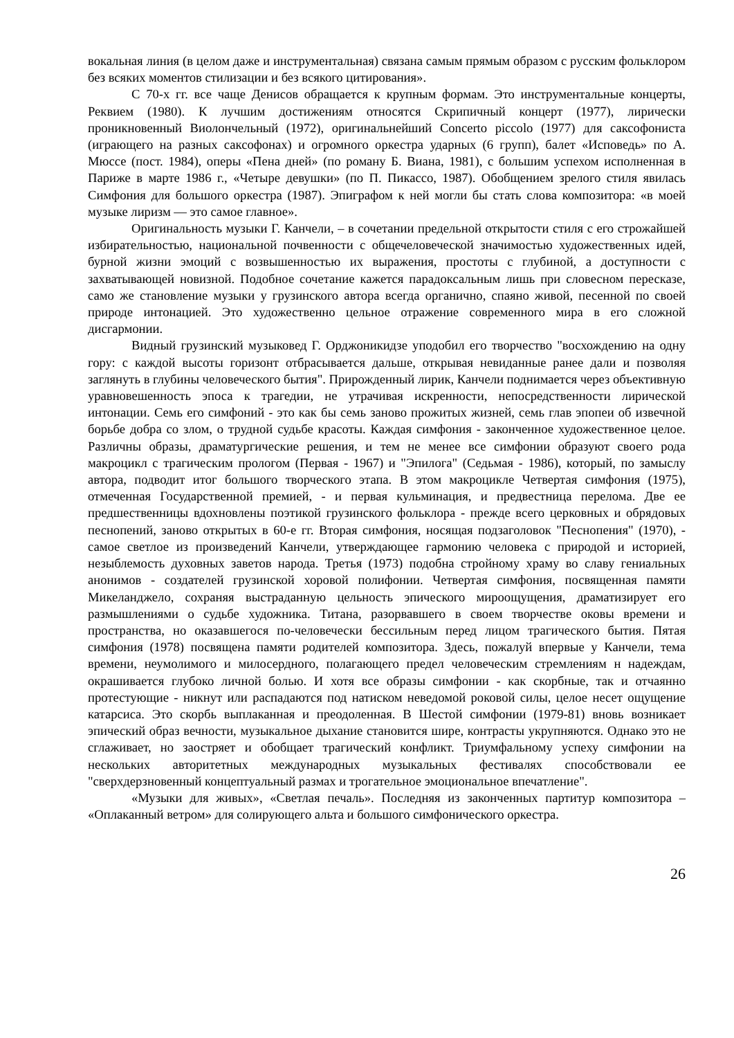вокальная линия (в целом даже и инструментальная) связана самым прямым образом с русским фольклором без всяких моментов стилизации и без всякого цитирования».
С 70-х гг. все чаще Денисов обращается к крупным формам. Это инструментальные концерты, Реквием (1980). К лучшим достижениям относятся Скрипичный концерт (1977), лирически проникновенный Виолончельный (1972), оригинальнейший Concerto piccolo (1977) для саксофониста (играющего на разных саксофонах) и огромного оркестра ударных (6 групп), балет «Исповедь» по А. Мюссе (пост. 1984), оперы «Пена дней» (по роману Б. Виана, 1981), с большим успехом исполненная в Париже в марте 1986 г., «Четыре девушки» (по П. Пикассо, 1987). Обобщением зрелого стиля явилась Симфония для большого оркестра (1987). Эпиграфом к ней могли бы стать слова композитора: «в моей музыке лиризм — это самое главное».
Оригинальность музыки Г. Канчели, – в сочетании предельной открытости стиля с его строжайшей избирательностью, национальной почвенности с общечеловеческой значимостью художественных идей, бурной жизни эмоций с возвышенностью их выражения, простоты с глубиной, а доступности с захватывающей новизной. Подобное сочетание кажется парадоксальным лишь при словесном пересказе, само же становление музыки у грузинского автора всегда органично, спаяно живой, песенной по своей природе интонацией. Это художественно цельное отражение современного мира в его сложной дисгармонии.
Видный грузинский музыковед Г. Орджоникидзе уподобил его творчество "восхождению на одну гору: с каждой высоты горизонт отбрасывается дальше, открывая невиданные ранее дали и позволяя заглянуть в глубины человеческого бытия". Прирожденный лирик, Канчели поднимается через объективную уравновешенность эпоса к трагедии, не утрачивая искренности, непосредственности лирической интонации. Семь его симфоний - это как бы семь заново прожитых жизней, семь глав эпопеи об извечной борьбе добра со злом, о трудной судьбе красоты. Каждая симфония - законченное художественное целое. Различны образы, драматургические решения, и тем не менее все симфонии образуют своего рода макроцикл с трагическим прологом (Первая - 1967) и "Эпилога" (Седьмая - 1986), который, по замыслу автора, подводит итог большого творческого этапа. В этом макроцикле Четвертая симфония (1975), отмеченная Государственной премией, - и первая кульминация, и предвестница перелома. Две ее предшественницы вдохновлены поэтикой грузинского фольклора - прежде всего церковных и обрядовых песнопений, заново открытых в 60-е гг. Вторая симфония, носящая подзаголовок "Песнопения" (1970), - самое светлое из произведений Канчели, утверждающее гармонию человека с природой и историей, незыблемость духовных заветов народа. Третья (1973) подобна стройному храму во славу гениальных анонимов - создателей грузинской хоровой полифонии. Четвертая симфония, посвященная памяти Микеланджело, сохраняя выстраданную цельность эпического мироощущения, драматизирует его размышлениями о судьбе художника. Титана, разорвавшего в своем творчестве оковы времени и пространства, но оказавшегося по-человечески бессильным перед лицом трагического бытия. Пятая симфония (1978) посвящена памяти родителей композитора. Здесь, пожалуй впервые у Канчели, тема времени, неумолимого и милосердного, полагающего предел человеческим стремлениям н надеждам, окрашивается глубоко личной болью. И хотя все образы симфонии - как скорбные, так и отчаянно протестующие - никнут или распадаются под натиском неведомой роковой силы, целое несет ощущение катарсиса. Это скорбь выплаканная и преодоленная. В Шестой симфонии (1979-81) вновь возникает эпический образ вечности, музыкальное дыхание становится шире, контрасты укрупняются. Однако это не сглаживает, но заостряет и обобщает трагический конфликт. Триумфальному успеху симфонии на нескольких авторитетных международных музыкальных фестивалях способствовали ее "сверхдерзновенный концептуальный размах и трогательное эмоциональное впечатление".
«Музыки для живых», «Светлая печаль». Последняя из законченных партитур композитора – «Оплаканный ветром» для солирующего альта и большого симфонического оркестра.
26